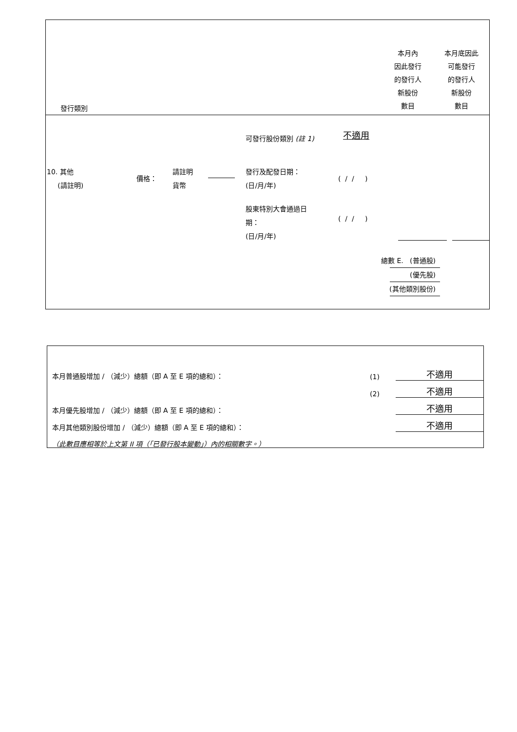發行類別
本月內
因此發行
的發行人
新股份
數目
本月底因此
可能發行
的發行人
新股份
數目
可發行股份類別 (註 1) 不適用
10. 其他
(請註明)
價格：
請註明
貨幣
發行及配發日期：
(日/月/年)
( / / )
股東特別大會通過日
期：
(日/月/年)
( / / )
總數 E. (普通股)
(優先股)
(其他類別股份)
| 本月普通股增加 / （減少）總額（即 A 至 E 項的總和）： | (1) | 不適用 |
| | (2) | 不適用 |
| 本月優先股增加 / （減少）總額（即 A 至 E 項的總和）： | | 不適用 |
| 本月其他類別股份增加 / （減少）總額（即 A 至 E 項的總和）： | | 不適用 |
| （此數目應相等於上文第 II 項（「已發行股本變動」）內的相關數字。） | | |